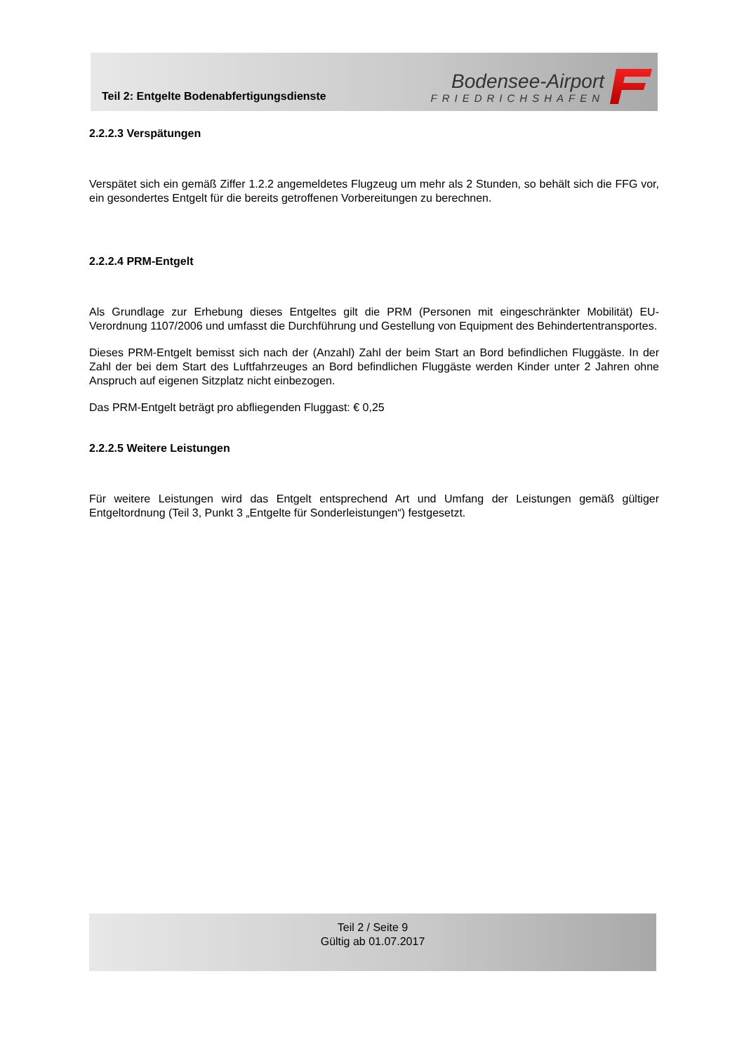Teil 2: Entgelte Bodenabfertigungsdienste
Bodensee-Airport
FRIEDRICHSHAFEN
2.2.2.3 Verspätungen
Verspätet sich ein gemäß Ziffer 1.2.2 angemeldetes Flugzeug um mehr als 2 Stunden, so behält sich die FFG vor, ein gesondertes Entgelt für die bereits getroffenen Vorbereitungen zu berechnen.
2.2.2.4 PRM-Entgelt
Als Grundlage zur Erhebung dieses Entgeltes gilt die PRM (Personen mit eingeschränkter Mobilität) EU-Verordnung 1107/2006 und umfasst die Durchführung und Gestellung von Equipment des Behindertentransportes.
Dieses PRM-Entgelt bemisst sich nach der (Anzahl) Zahl der beim Start an Bord befindlichen Fluggäste. In der Zahl der bei dem Start des Luftfahrzeuges an Bord befindlichen Fluggäste werden Kinder unter 2 Jahren ohne Anspruch auf eigenen Sitzplatz nicht einbezogen.
Das PRM-Entgelt beträgt pro abfliegenden Fluggast: € 0,25
2.2.2.5 Weitere Leistungen
Für weitere Leistungen wird das Entgelt entsprechend Art und Umfang der Leistungen gemäß gültiger Entgeltordnung (Teil 3, Punkt 3 „Entgelte für Sonderleistungen“) festgesetzt.
Teil 2 / Seite 9
Gültig ab 01.07.2017